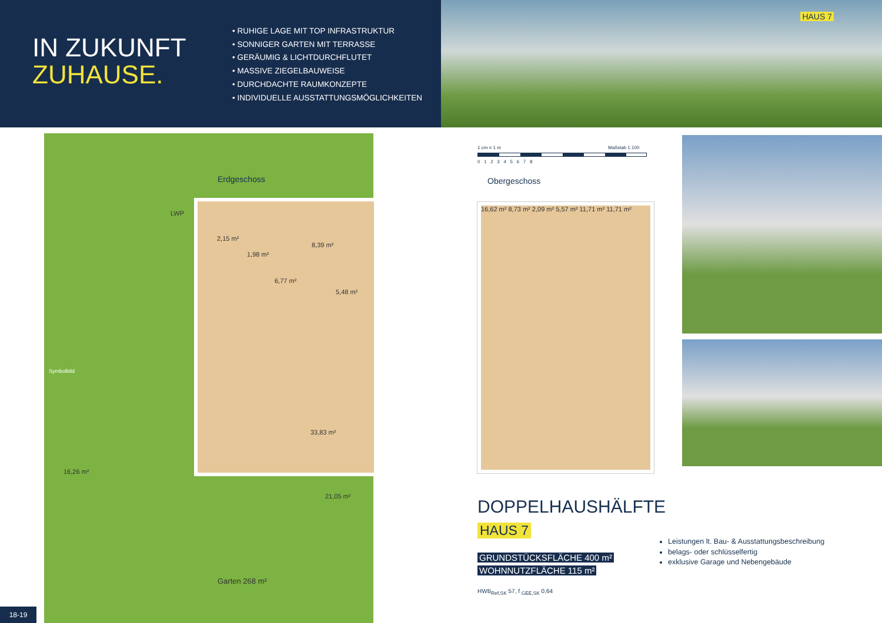IN ZUKUNFT
ZUHAUSE.
• RUHIGE LAGE MIT TOP INFRASTRUKTUR
• SONNIGER GARTEN MIT TERRASSE
• GERÄUMIG & LICHTDURCHFLUTET
• MASSIVE ZIEGELBAUWEISE
• DURCHDACHTE RAUMKONZEPTE
• INDIVIDUELLE AUSSTATTUNGSMÖGLICHKEITEN
HAUS 7
Erdgeschoss
LWP
2,15 m²
1,98 m²
8,39 m²
6,77 m²
5,48 m²
33,83 m²
16,26 m²
21,05 m²
Garten 268 m²
Symbolbild
1 cm = 1 m Maßstab 1:100
0 1 2 3 4 5 6 7 8
Obergeschoss
16,62 m² 8,73 m² 2,09 m² 5,57 m² 11,71 m² 11,71 m²
DOPPELHAUSHÄLFTE
HAUS 7
GRUNDSTÜCKSFLÄCHE 400 m²
WOHNNUTZFLÄCHE 115 m²
HWB<sub>Ref,SK</sub> 57, f <sub>GEE,SK</sub> 0,64
Leistungen lt. Bau- & Ausstattungsbeschreibung
belags- oder schlüsselfertig
exklusive Garage und Nebengebäude
18-19